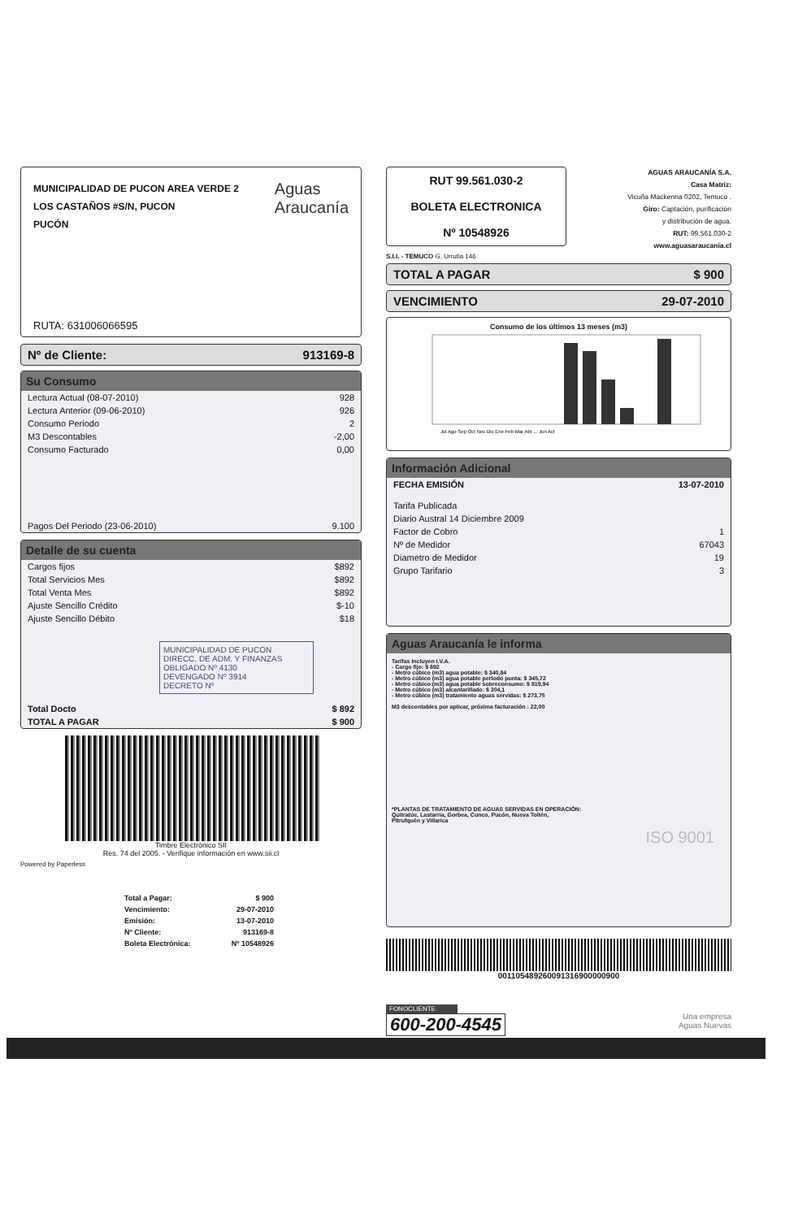MUNICIPALIDAD DE PUCON AREA VERDE 2
LOS CASTAÑOS #S/N, PUCON
PUCÓN
Aguas
Araucanía
RUTA: 631006066595
Nº de Cliente: 913169-8
Su Consumo
| Lectura Actual (08-07-2010) | 928 |
| Lectura Anterior (09-06-2010) | 926 |
| Consumo Periodo | 2 |
| M3 Descontables | -2,00 |
| Consumo Facturado | 0,00 |
| Pagos Del Periodo (23-06-2010) | 9.100 |
Detalle de su cuenta
| Cargos fijos | $892 |
| Total Servicios Mes | $892 |
| Total Venta Mes | $892 |
| Ajuste Sencillo Crédito | $-10 |
| Ajuste Sencillo Débito | $18 |
MUNICIPALIDAD DE PUCON
DIRECC. DE ADM. Y FINANZAS
OBLIGADO Nº 4130
DEVENGADO Nº 3914
DECRETO Nº
| Total Docto | $ 892 |
| TOTAL A PAGAR | $ 900 |
Timbre Electrónico SII
Res. 74 del 2005. - Verifique información en www.sii.cl
Powered by Paperless
| Total a Pagar: | $ 900 |
| Vencimiento: | 29-07-2010 |
| Emisión: | 13-07-2010 |
| Nº Cliente: | 913169-8 |
| Boleta Electrónica: | Nº 10548926 |
RUT 99.561.030-2
BOLETA ELECTRONICA
Nº 10548926
AGUAS ARAUCANÍA S.A.
Casa Matriz:
Vicuña Mackenna 0202, Temuco .
Giro: Captación, purificación
y distribución de agua.
RUT: 99.561.030-2
www.aguasaraucania.cl
S.I.I. - TEMUCO G. Urrutia 146
TOTAL A PAGAR $ 900
VENCIMIENTO 29-07-2010
Consumo de los últimos 13 meses (m3)
Jul Ago Sep Oct Nov Dic Ene Feb Mar Abr ... Jun Act
Información Adicional
| FECHA EMISIÓN | 13-07-2010 |
| Tarifa Publicada | |
| Diario Austral 14 Diciembre 2009 | |
| Factor de Cobro | 1 |
| Nº de Medidor | 67043 |
| Diametro de Medidor | 19 |
| Grupo Tarifario | 3 |
Aguas Araucanía le informa
Tarifas Incluyen I.V.A.
- Cargo fijo: $ 892
- Metro cúbico (m3) agua potable: $ 340,84
- Metro cúbico (m3) agua potable periodo punta: $ 345,72
- Metro cúbico (m3) agua potable sobreconsumo: $ 819,94
- Metro cúbico (m3) alcantarillado: $ 304,1
- Metro cúbico (m3) tratamiento aguas servidas: $ 273,75
M3 descontables por aplicar, próxima facturación : 22,00
*PLANTAS DE TRATAMIENTO DE AGUAS SERVIDAS EN OPERACIÓN:
Quitratúe, Lastarria, Gorbea, Cunco, Pucón, Nueva Toltén,
Pitrufquén y Villarica
ISO 9001
001105489260091316900000900
FONOCLIENTE
600-200-4545
Una empresa
Aguas Nuevas